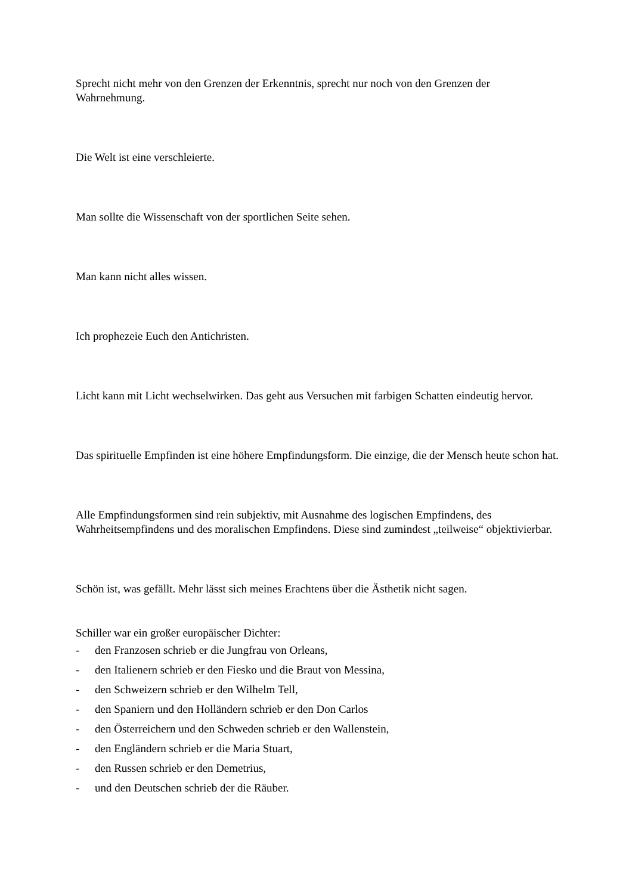Sprecht nicht mehr von den Grenzen der Erkenntnis, sprecht nur noch von den Grenzen der Wahrnehmung.
Die Welt ist eine verschleierte.
Man sollte die Wissenschaft von der sportlichen Seite sehen.
Man kann nicht alles wissen.
Ich prophezeie Euch den Antichristen.
Licht kann mit Licht wechselwirken. Das geht aus Versuchen mit farbigen Schatten eindeutig hervor.
Das spirituelle Empfinden ist eine höhere Empfindungsform. Die einzige, die der Mensch heute schon hat.
Alle Empfindungsformen sind rein subjektiv, mit Ausnahme des logischen Empfindens, des Wahrheitsempfindens und des moralischen Empfindens. Diese sind zumindest „teilweise“ objektivierbar.
Schön ist, was gefällt. Mehr lässt sich meines Erachtens über die Ästhetik nicht sagen.
Schiller war ein großer europäischer Dichter:
- den Franzosen schrieb er die Jungfrau von Orleans,
- den Italienern schrieb er den Fiesko und die Braut von Messina,
- den Schweizern schrieb er den Wilhelm Tell,
- den Spaniern und den Holländern schrieb er den Don Carlos
- den Österreichern und den Schweden schrieb er den Wallenstein,
- den Engländern schrieb er die Maria Stuart,
- den Russen schrieb er den Demetrius,
- und den Deutschen schrieb der die Räuber.